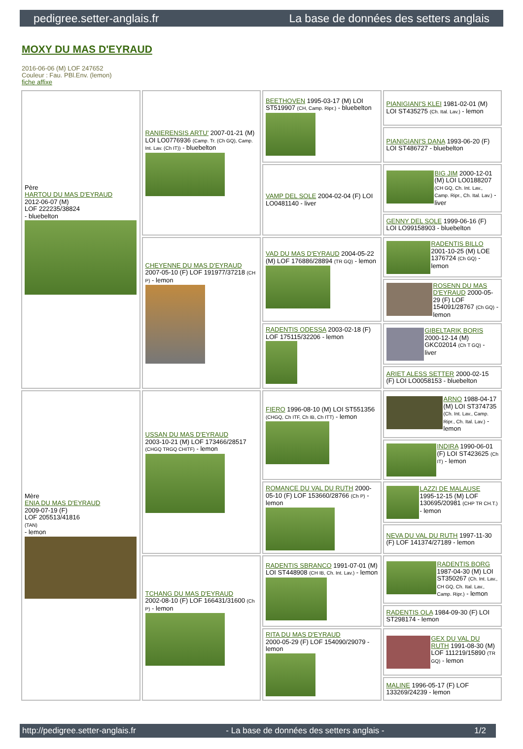pedigree.setter-anglais.fr La base de données des setters anglais
MOXY DU MAS D'EYRAUD
2016-06-06 (M) LOF 247652
Couleur : Fau. PBl.Env. (lemon)
fiche affixe
| Père HARTOU DU MAS D'EYRAUD 2012-06-07 (M) LOF 222235/38824 - bluebelton | RANIERENSIS ARTU' 2007-01-21 (M) LOI LO0776936 (Camp. Tr. (Ch GQ), Camp. Int. Lav. (Ch IT)) - bluebelton | BEETHOVEN 1995-03-17 (M) LOI ST519907 (CH, Camp. Ripr.) - bluebelton | PIANIGIANI'S KLEI 1981-02-01 (M) LOI ST435275 (Ch. Ital. Lav.) - lemon |
| | | | PIANIGIANI'S DANA 1993-06-20 (F) LOI ST486727 - bluebelton |
| | | VAMP DEL SOLE 2004-02-04 (F) LOI LO0481140 - liver | BIG JIM 2000-12-01 (M) LOI LO0188207 (CH GQ, Ch. Int. Lav., Camp. Ripr., Ch. Ital. Lav.) - liver |
| | | | GENNY DEL SOLE 1999-06-16 (F) LOI LO99158903 - bluebelton |
| | CHEYENNE DU MAS D'EYRAUD 2007-05-10 (F) LOF 191977/37218 (CH P) - lemon | VAD DU MAS D'EYRAUD 2004-05-22 (M) LOF 176886/28894 (TR GQ) - lemon | RADENTIS BILLO 2001-10-25 (M) LOE 1376724 (Ch GQ) - lemon |
| | | | ROSENN DU MAS D'EYRAUD 2000-05-29 (F) LOF 154091/28767 (Ch GQ) - lemon |
| | | RADENTIS ODESSA 2003-02-18 (F) LOF 175115/32206 - lemon | GIBELTARIK BORIS 2000-12-14 (M) GKC02014 (Ch T GQ) - liver |
| | | | ARIET ALESS SETTER 2000-02-15 (F) LOI LO0058153 - bluebelton |
| Mère ENIA DU MAS D'EYRAUD 2009-07-19 (F) LOF 205513/41816 (TAN) - lemon | USSAN DU MAS D'EYRAUD 2003-10-21 (M) LOF 173466/28517 (CHGQ TRGQ CHITF) - lemon | FIERO 1996-08-10 (M) LOI ST551356 (CHGQ, Ch ITF, Ch IB, Ch ITT) - lemon | ARNO 1988-04-17 (M) LOI ST374735 (Ch. Int. Lav., Camp. Ripr., Ch. Ital. Lav.) - lemon |
| | | | INDIRA 1990-06-01 (F) LOI ST423625 (Ch IT) - lemon |
| | | ROMANCE DU VAL DU RUTH 2000-05-10 (F) LOF 153660/28766 (Ch P) - lemon | LAZZI DE MALAUSE 1995-12-15 (M) LOF 130695/20981 (CHP TR CH.T.) - lemon |
| | | | NEVA DU VAL DU RUTH 1997-11-30 (F) LOF 141374/27189 - lemon |
| | TCHANG DU MAS D'EYRAUD 2002-08-10 (F) LOF 166431/31600 (Ch P) - lemon | RADENTIS SBRANCO 1991-07-01 (M) LOI ST448908 (CH IB, Ch. Int. Lav.) - lemon | RADENTIS BORG 1987-04-30 (M) LOI ST350267 (Ch. Int. Lav., CH GQ, Ch. Ital. Lav., Camp. Ripr.) - lemon |
| | | | RADENTIS OLA 1984-09-30 (F) LOI ST298174 - lemon |
| | | RITA DU MAS D'EYRAUD 2000-05-29 (F) LOF 154090/29079 - lemon | GEX DU VAL DU RUTH 1991-08-30 (M) LOF 111219/15890 (TR GQ) - lemon |
| | | | MALINE 1996-05-17 (F) LOF 133269/24239 - lemon |
http://pedigree.setter-anglais.fr - La base de données des setters anglais - 1/2